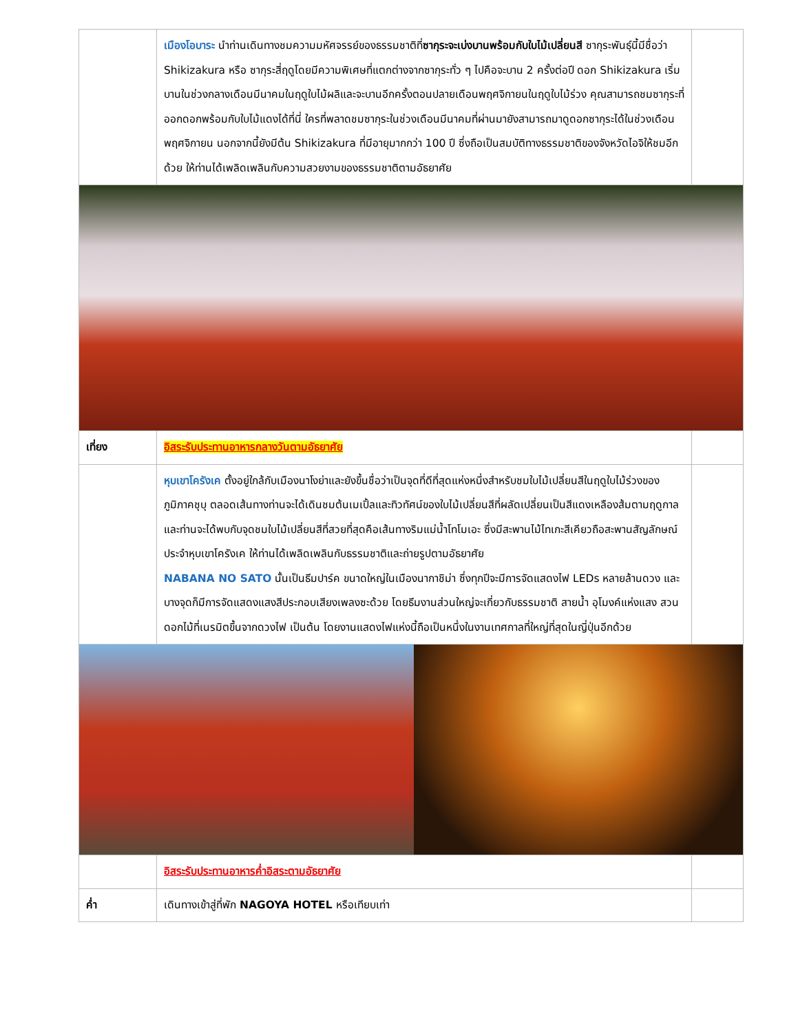| | เมืองโอบาระ นำท่านเดินทางชมความมหัศจรรย์ของธรรมชาติที่ ซากุระจะเบ่งบานพร้อมกับใบไม้เปลี่ยนสี ซากุระพันธุ์นี้มีชื่อว่า Shikizakura หรือ ซากุระสี่ฤดูโดยมีความพิเศษที่แตกต่างจากซากุระทั่ว ๆ ไปคือจะบาน 2 ครั้งต่อปี ดอก Shikizakura เริ่มบานในช่วงกลางเดือนมีนาคมในฤดูใบไม้ผลิและจะบานอีกครั้งตอนปลายเดือนพฤศจิกายนในฤดูใบไม้ร่วง คุณสามารถชมซากุระที่ออกดอกพร้อมกับใบไม้แดงได้ที่นี่ ใครที่พลาดชมซากุระในช่วงเดือนมีนาคมที่ผ่านมายังสามารถมาดูดอกซากุระได้ในช่วงเดือนพฤศจิกายน นอกจากนี้ยังมีต้น Shikizakura ที่มีอายุมากกว่า 100 ปี ซึ่งถือเป็นสมบัติทางธรรมชาติของจังหวัดไอจิให้ชมอีกด้วย ให้ท่านได้เพลิดเพลินกับความสวยงามของธรรมชาติตามอัธยาศัย | |
| เที่ยง | อิสระรับประทานอาหารกลางวันตามอัธยาศัย | |
| | หุบเขาโครังเค ตั้งอยู่ใกล้กับเมืองนาโงย่าและยังขึ้นชื่อว่าเป็นจุดที่ดีที่สุดแห่งหนึ่งสำหรับชมใบไม้เปลี่ยนสีในฤดูใบไม้ร่วงของภูมิภาคชุบุ ตลอดเส้นทางท่านจะได้เดินชมต้นเมเปิ้ลและทิวทัศน์ของใบไม้เปลี่ยนสีที่ผลัดเปลี่ยนเป็นสีแดงเหลืองส้มตามฤดูกาล และท่านจะได้พบกับจุดชมใบไม้เปลี่ยนสีที่สวยที่สุดคือเส้นทางริมแม่น้ำโทโมเอะ ซึ่งมีสะพานไม้ไทเกะสีเคียวถือสะพานสัญลักษณ์ประจำหุบเขาโครังเค ให้ท่านได้เพลิดเพลินกับธรรมชาติและถ่ายรูปตามอัธยาศัย NABANA NO SATO นั้นเป็นธีมปาร์ค ขนาดใหญ่ในเมืองนากาชิม่า ซึ่งทุกปีจะมีการจัดแสดงไฟ LEDs หลายล้านดวง และบางจุดก็มีการจัดแสดงแสงสีประกอบเสียงเพลงซะด้วย โดยธีมงานส่วนใหญ่จะเกี่ยวกับธรรมชาติ สายน้ำ อุโมงค์แห่งแสง สวนดอกไม้ที่เนรมิตขึ้นจากดวงไฟ เป็นต้น โดยงานแสดงไฟแห่งนี้ถือเป็นหนึ่งในงานเทศกาลที่ใหญ่ที่สุดในญี่ปุ่นอีกด้วย | |
| | อิสระรับประทานอาหารค่ำอิสระตามอัธยาศัย | |
| ค่ำ | เดินทางเข้าสู่ที่พัก NAGOYA HOTEL หรือเทียบเท่า | |